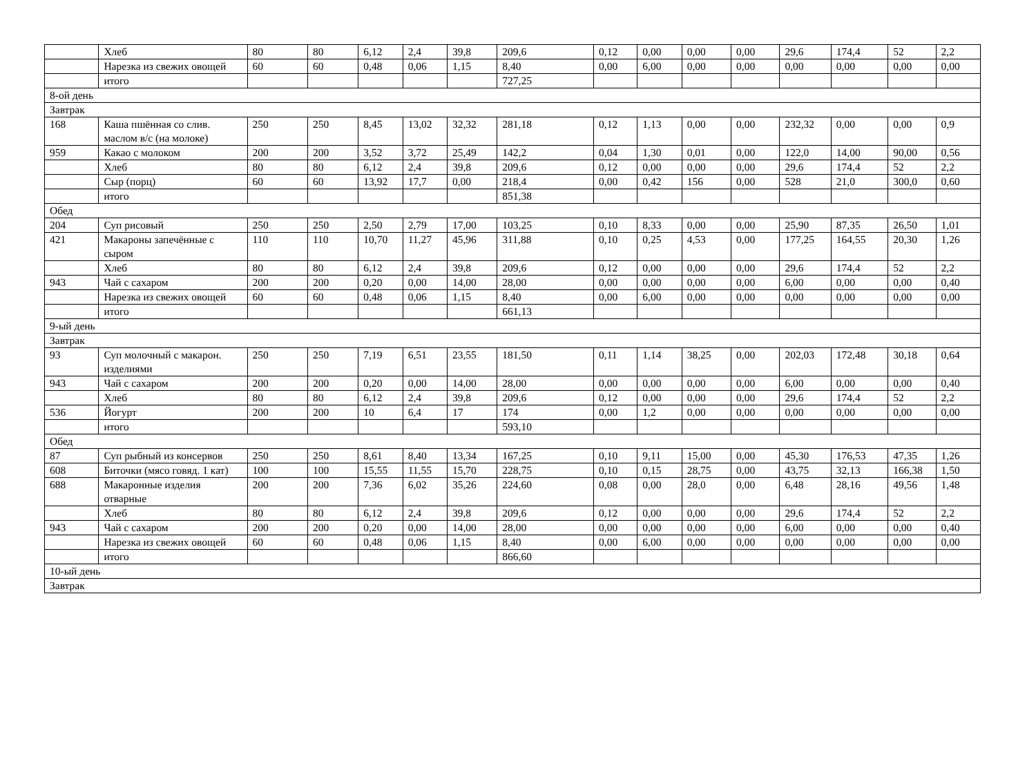| | Хлеб | 80 | 80 | 6,12 | 2,4 | 39,8 | 209,6 | 0,12 | 0,00 | 0,00 | 0,00 | 29,6 | 174,4 | 52 | 2,2 |
| | Нарезка из свежих овощей | 60 | 60 | 0,48 | 0,06 | 1,15 | 8,40 | 0,00 | 6,00 | 0,00 | 0,00 | 0,00 | 0,00 | 0,00 | 0,00 |
| | итого | | | | | | 727,25 | | | | | | | | |
| 8-ой день | | | | | | | | | | | | | | | |
| Завтрак | | | | | | | | | | | | | | | |
| 168 | Каша пшённая со слив. маслом в/с (на молоке) | 250 | 250 | 8,45 | 13,02 | 32,32 | 281,18 | 0,12 | 1,13 | 0,00 | 0,00 | 232,32 | 0,00 | 0,00 | 0,9 |
| 959 | Какао с молоком | 200 | 200 | 3,52 | 3,72 | 25,49 | 142,2 | 0,04 | 1,30 | 0,01 | 0,00 | 122,0 | 14,00 | 90,00 | 0,56 |
| | Хлеб | 80 | 80 | 6,12 | 2,4 | 39,8 | 209,6 | 0,12 | 0,00 | 0,00 | 0,00 | 29,6 | 174,4 | 52 | 2,2 |
| | Сыр (порц) | 60 | 60 | 13,92 | 17,7 | 0,00 | 218,4 | 0,00 | 0,42 | 156 | 0,00 | 528 | 21,0 | 300,0 | 0,60 |
| | итого | | | | | | 851,38 | | | | | | | | |
| Обед | | | | | | | | | | | | | | | |
| 204 | Суп рисовый | 250 | 250 | 2,50 | 2,79 | 17,00 | 103,25 | 0,10 | 8,33 | 0,00 | 0,00 | 25,90 | 87,35 | 26,50 | 1,01 |
| 421 | Макароны запечённые с сыром | 110 | 110 | 10,70 | 11,27 | 45,96 | 311,88 | 0,10 | 0,25 | 4,53 | 0,00 | 177,25 | 164,55 | 20,30 | 1,26 |
| | Хлеб | 80 | 80 | 6,12 | 2,4 | 39,8 | 209,6 | 0,12 | 0,00 | 0,00 | 0,00 | 29,6 | 174,4 | 52 | 2,2 |
| 943 | Чай с сахаром | 200 | 200 | 0,20 | 0,00 | 14,00 | 28,00 | 0,00 | 0,00 | 0,00 | 0,00 | 6,00 | 0,00 | 0,00 | 0,40 |
| | Нарезка из свежих овощей | 60 | 60 | 0,48 | 0,06 | 1,15 | 8,40 | 0,00 | 6,00 | 0,00 | 0,00 | 0,00 | 0,00 | 0,00 | 0,00 |
| | итого | | | | | | 661,13 | | | | | | | | |
| 9-ый день | | | | | | | | | | | | | | | |
| Завтрак | | | | | | | | | | | | | | | |
| 93 | Суп молочный с макарон. изделиями | 250 | 250 | 7,19 | 6,51 | 23,55 | 181,50 | 0,11 | 1,14 | 38,25 | 0,00 | 202,03 | 172,48 | 30,18 | 0,64 |
| 943 | Чай с сахаром | 200 | 200 | 0,20 | 0,00 | 14,00 | 28,00 | 0,00 | 0,00 | 0,00 | 0,00 | 6,00 | 0,00 | 0,00 | 0,40 |
| | Хлеб | 80 | 80 | 6,12 | 2,4 | 39,8 | 209,6 | 0,12 | 0,00 | 0,00 | 0,00 | 29,6 | 174,4 | 52 | 2,2 |
| 536 | Йогурт | 200 | 200 | 10 | 6,4 | 17 | 174 | 0,00 | 1,2 | 0,00 | 0,00 | 0,00 | 0,00 | 0,00 | 0,00 |
| | итого | | | | | | 593,10 | | | | | | | | |
| Обед | | | | | | | | | | | | | | | |
| 87 | Суп рыбный из консервов | 250 | 250 | 8,61 | 8,40 | 13,34 | 167,25 | 0,10 | 9,11 | 15,00 | 0,00 | 45,30 | 176,53 | 47,35 | 1,26 |
| 608 | Биточки (мясо говяд. 1 кат) | 100 | 100 | 15,55 | 11,55 | 15,70 | 228,75 | 0,10 | 0,15 | 28,75 | 0,00 | 43,75 | 32,13 | 166,38 | 1,50 |
| 688 | Макаронные изделия отварные | 200 | 200 | 7,36 | 6,02 | 35,26 | 224,60 | 0,08 | 0,00 | 28,0 | 0,00 | 6,48 | 28,16 | 49,56 | 1,48 |
| | Хлеб | 80 | 80 | 6,12 | 2,4 | 39,8 | 209,6 | 0,12 | 0,00 | 0,00 | 0,00 | 29,6 | 174,4 | 52 | 2,2 |
| 943 | Чай с сахаром | 200 | 200 | 0,20 | 0,00 | 14,00 | 28,00 | 0,00 | 0,00 | 0,00 | 0,00 | 6,00 | 0,00 | 0,00 | 0,40 |
| | Нарезка из свежих овощей | 60 | 60 | 0,48 | 0,06 | 1,15 | 8,40 | 0,00 | 6,00 | 0,00 | 0,00 | 0,00 | 0,00 | 0,00 | 0,00 |
| | итого | | | | | | 866,60 | | | | | | | | |
| 10-ый день | | | | | | | | | | | | | | | |
| Завтрак | | | | | | | | | | | | | | | |